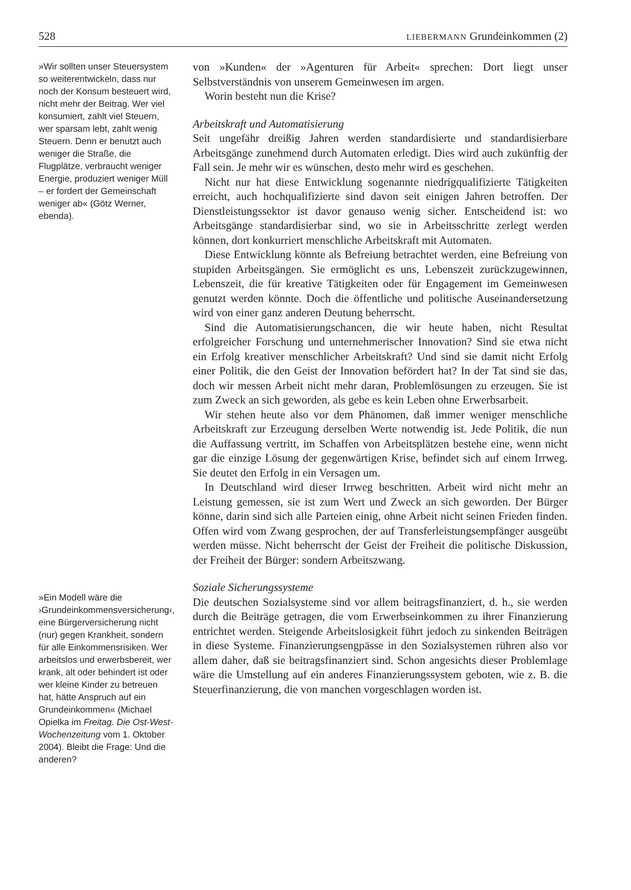528 LIEBERMANN Grundeinkommen (2)
»Wir sollten unser Steuersystem so weiterentwickeln, dass nur noch der Konsum besteuert wird, nicht mehr der Beitrag. Wer viel konsumiert, zahlt viel Steuern, wer sparsam lebt, zahlt wenig Steuern. Denn er benutzt auch weniger die Straße, die Flugplätze, verbraucht weniger Energie, produziert weniger Müll – er fordert der Gemeinschaft weniger ab« (Götz Werner, ebenda).
»Ein Modell wäre die ›Grundeinkommensversicherung‹, eine Bürgerversicherung nicht (nur) gegen Krankheit, sondern für alle Einkommensrisiken. Wer arbeitslos und erwerbsbereit, wer krank, alt oder behindert ist oder wer kleine Kinder zu betreuen hat, hätte Anspruch auf ein Grundeinkommen« (Michael Opielka im Freitag. Die Ost-West-Wochenzeitung vom 1. Oktober 2004). Bleibt die Frage: Und die anderen?
von »Kunden« der »Agenturen für Arbeit« sprechen: Dort liegt unser Selbstverständnis von unserem Gemeinwesen im argen.
Worin besteht nun die Krise?
Arbeitskraft und Automatisierung
Seit ungefähr dreißig Jahren werden standardisierte und standardisierbare Arbeitsgänge zunehmend durch Automaten erledigt. Dies wird auch zukünftig der Fall sein. Je mehr wir es wünschen, desto mehr wird es geschehen.
Nicht nur hat diese Entwicklung sogenannte niedrigqualifizierte Tätigkeiten erreicht, auch hochqualifizierte sind davon seit einigen Jahren betroffen. Der Dienstleistungssektor ist davor genauso wenig sicher. Entscheidend ist: wo Arbeitsgänge standardisierbar sind, wo sie in Arbeitsschritte zerlegt werden können, dort konkurriert menschliche Arbeitskraft mit Automaten.
Diese Entwicklung könnte als Befreiung betrachtet werden, eine Befreiung von stupiden Arbeitsgängen. Sie ermöglicht es uns, Lebenszeit zurückzugewinnen, Lebenszeit, die für kreative Tätigkeiten oder für Engagement im Gemeinwesen genutzt werden könnte. Doch die öffentliche und politische Auseinandersetzung wird von einer ganz anderen Deutung beherrscht.
Sind die Automatisierungschancen, die wir heute haben, nicht Resultat erfolgreicher Forschung und unternehmerischer Innovation? Sind sie etwa nicht ein Erfolg kreativer menschlicher Arbeitskraft? Und sind sie damit nicht Erfolg einer Politik, die den Geist der Innovation befördert hat? In der Tat sind sie das, doch wir messen Arbeit nicht mehr daran, Problemlösungen zu erzeugen. Sie ist zum Zweck an sich geworden, als gebe es kein Leben ohne Erwerbsarbeit.
Wir stehen heute also vor dem Phänomen, daß immer weniger menschliche Arbeitskraft zur Erzeugung derselben Werte notwendig ist. Jede Politik, die nun die Auffassung vertritt, im Schaffen von Arbeitsplätzen bestehe eine, wenn nicht gar die einzige Lösung der gegenwärtigen Krise, befindet sich auf einem Irrweg. Sie deutet den Erfolg in ein Versagen um.
In Deutschland wird dieser Irrweg beschritten. Arbeit wird nicht mehr an Leistung gemessen, sie ist zum Wert und Zweck an sich geworden. Der Bürger könne, darin sind sich alle Parteien einig, ohne Arbeit nicht seinen Frieden finden. Offen wird vom Zwang gesprochen, der auf Transferleistungsempfänger ausgeübt werden müsse. Nicht beherrscht der Geist der Freiheit die politische Diskussion, der Freiheit der Bürger: sondern Arbeitszwang.
Soziale Sicherungssysteme
Die deutschen Sozialsysteme sind vor allem beitragsfinanziert, d. h., sie werden durch die Beiträge getragen, die vom Erwerbseinkommen zu ihrer Finanzierung entrichtet werden. Steigende Arbeitslosigkeit führt jedoch zu sinkenden Beiträgen in diese Systeme. Finanzierungsengpässe in den Sozialsystemen rühren also vor allem daher, daß sie beitragsfinanziert sind. Schon angesichts dieser Problemlage wäre die Umstellung auf ein anderes Finanzierungssystem geboten, wie z. B. die Steuerfinanzierung, die von manchen vorgeschlagen worden ist.